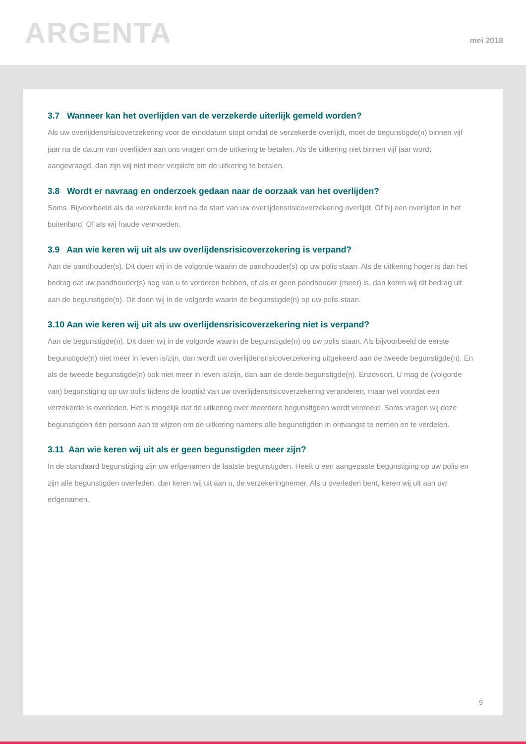ARGENTA
mei 2018
3.7 Wanneer kan het overlijden van de verzekerde uiterlijk gemeld worden?
Als uw overlijdensrisicoverzekering voor de einddatum stopt omdat de verzekerde overlijdt, moet de begunstigde(n) binnen vijf jaar na de datum van overlijden aan ons vragen om de uitkering te betalen. Als de uitkering niet binnen vijf jaar wordt aangevraagd, dan zijn wij niet meer verplicht om de uitkering te betalen.
3.8 Wordt er navraag en onderzoek gedaan naar de oorzaak van het overlijden?
Soms. Bijvoorbeeld als de verzekerde kort na de start van uw overlijdensrisicoverzekering overlijdt. Of bij een overlijden in het buitenland. Of als wij fraude vermoeden.
3.9 Aan wie keren wij uit als uw overlijdensrisicoverzekering is verpand?
Aan de pandhouder(s). Dit doen wij in de volgorde waarin de pandhouder(s) op uw polis staan. Als de uitkering hoger is dan het bedrag dat uw pandhouder(s) nog van u te vorderen hebben, of als er geen pandhouder (meer) is, dan keren wij dit bedrag uit aan de begunstigde(n). Dit doen wij in de volgorde waarin de begunstigde(n) op uw polis staan.
3.10 Aan wie keren wij uit als uw overlijdensrisicoverzekering niet is verpand?
Aan de begunstigde(n). Dit doen wij in de volgorde waarin de begunstigde(n) op uw polis staan. Als bijvoorbeeld de eerste begunstigde(n) niet meer in leven is/zijn, dan wordt uw overlijdensrisicoverzekering uitgekeerd aan de tweede begunstigde(n). En als de tweede begunstigde(n) ook niet meer in leven is/zijn, dan aan de derde begunstigde(n). Enzovoort. U mag de (volgorde van) begunstiging op uw polis tijdens de looptijd van uw overlijdensrisicoverzekering veranderen, maar wel voordat een verzekerde is overleden. Het is mogelijk dat de uitkering over meerdere begunstigden wordt verdeeld. Soms vragen wij deze begunstigden één persoon aan te wijzen om de uitkering namens alle begunstigden in ontvangst te nemen en te verdelen.
3.11 Aan wie keren wij uit als er geen begunstigden meer zijn?
In de standaard begunstiging zijn uw erfgenamen de laatste begunstigden. Heeft u een aangepaste begunstiging op uw polis en zijn alle begunstigden overleden, dan keren wij uit aan u, de verzekeringnemer. Als u overleden bent, keren wij uit aan uw erfgenamen.
9